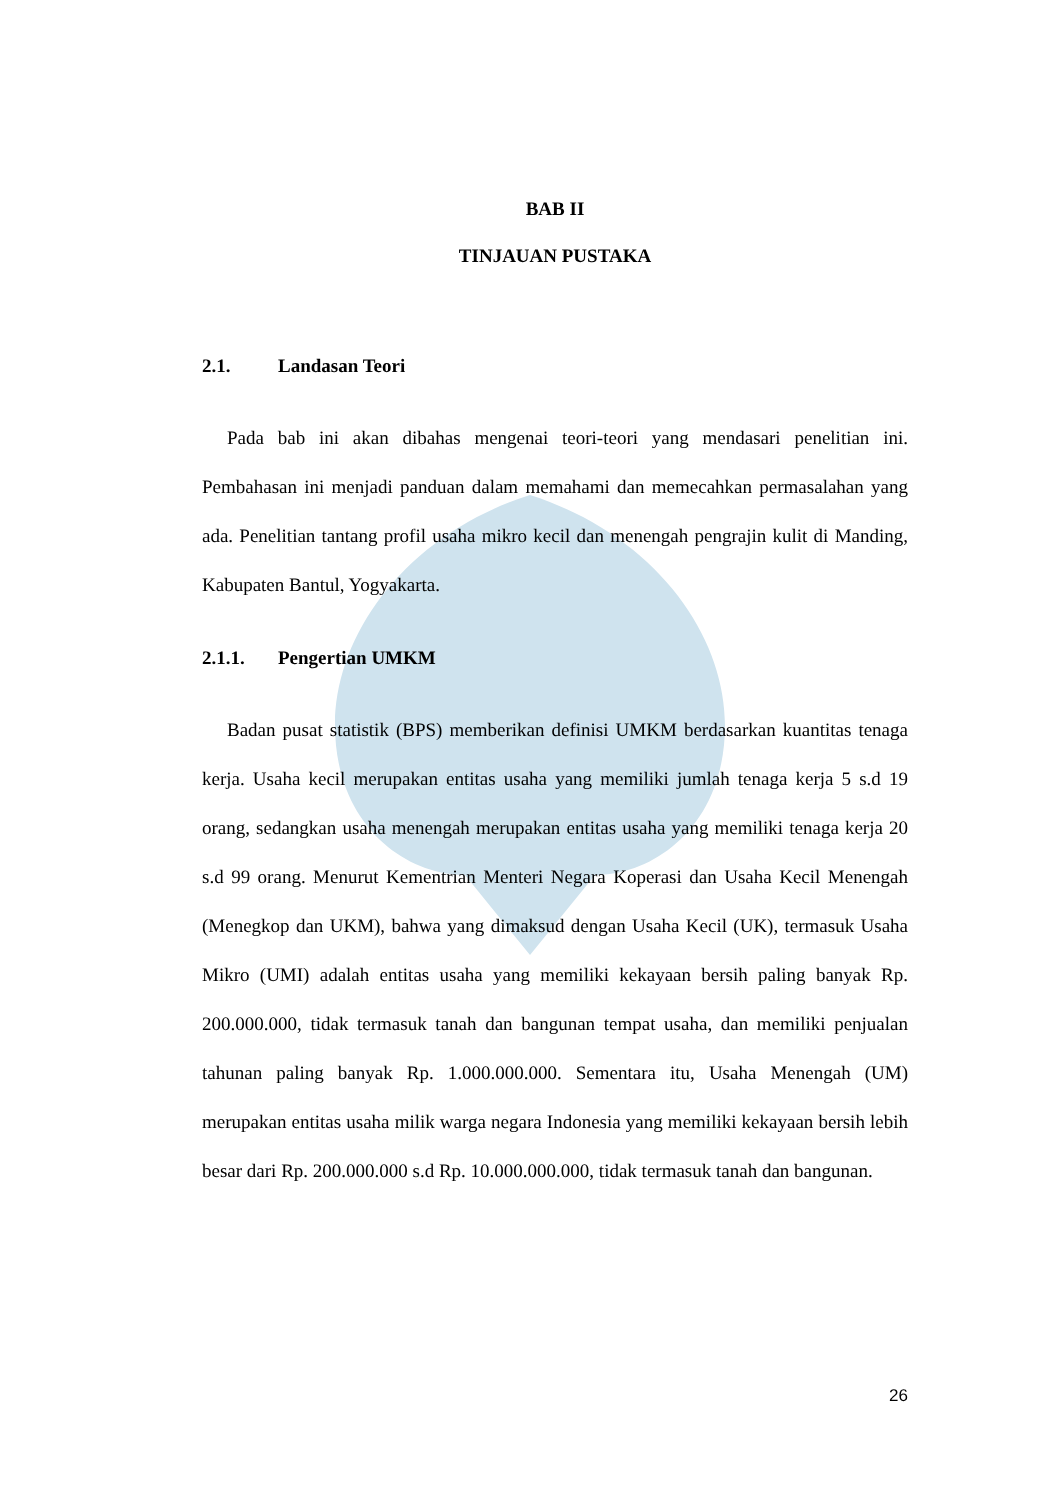BAB II
TINJAUAN PUSTAKA
2.1. Landasan Teori
Pada bab ini akan dibahas mengenai teori-teori yang mendasari penelitian ini. Pembahasan ini menjadi panduan dalam memahami dan memecahkan permasalahan yang ada. Penelitian tantang profil usaha mikro kecil dan menengah pengrajin kulit di Manding, Kabupaten Bantul, Yogyakarta.
2.1.1. Pengertian UMKM
Badan pusat statistik (BPS) memberikan definisi UMKM berdasarkan kuantitas tenaga kerja. Usaha kecil merupakan entitas usaha yang memiliki jumlah tenaga kerja 5 s.d 19 orang, sedangkan usaha menengah merupakan entitas usaha yang memiliki tenaga kerja 20 s.d 99 orang. Menurut Kementrian Menteri Negara Koperasi dan Usaha Kecil Menengah (Menegkop dan UKM), bahwa yang dimaksud dengan Usaha Kecil (UK), termasuk Usaha Mikro (UMI) adalah entitas usaha yang memiliki kekayaan bersih paling banyak Rp. 200.000.000, tidak termasuk tanah dan bangunan tempat usaha, dan memiliki penjualan tahunan paling banyak Rp. 1.000.000.000. Sementara itu, Usaha Menengah (UM) merupakan entitas usaha milik warga negara Indonesia yang memiliki kekayaan bersih lebih besar dari Rp. 200.000.000 s.d Rp. 10.000.000.000, tidak termasuk tanah dan bangunan.
26